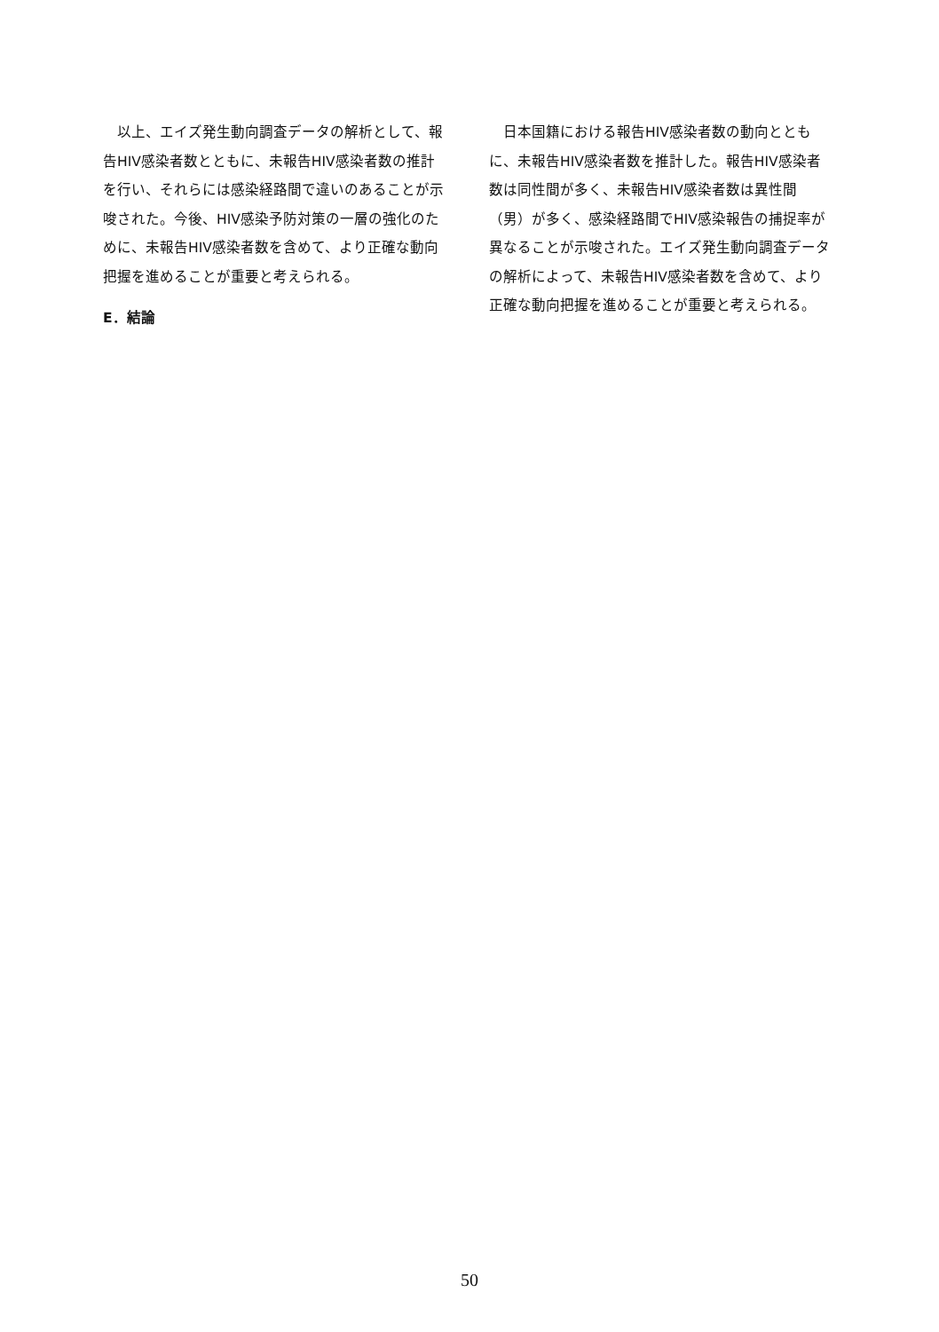以上、エイズ発生動向調査データの解析として、報告HIV感染者数とともに、未報告HIV感染者数の推計を行い、それらには感染経路間で違いのあることが示唆された。今後、HIV感染予防対策の一層の強化のために、未報告HIV感染者数を含めて、より正確な動向把握を進めることが重要と考えられる。
E．結論
　日本国籍における報告HIV感染者数の動向とともに、未報告HIV感染者数を推計した。報告HIV感染者数は同性間が多く、未報告HIV感染者数は異性間（男）が多く、感染経路間でHIV感染報告の捕捉率が異なることが示唆された。エイズ発生動向調査データの解析によって、未報告HIV感染者数を含めて、より正確な動向把握を進めることが重要と考えられる。
50